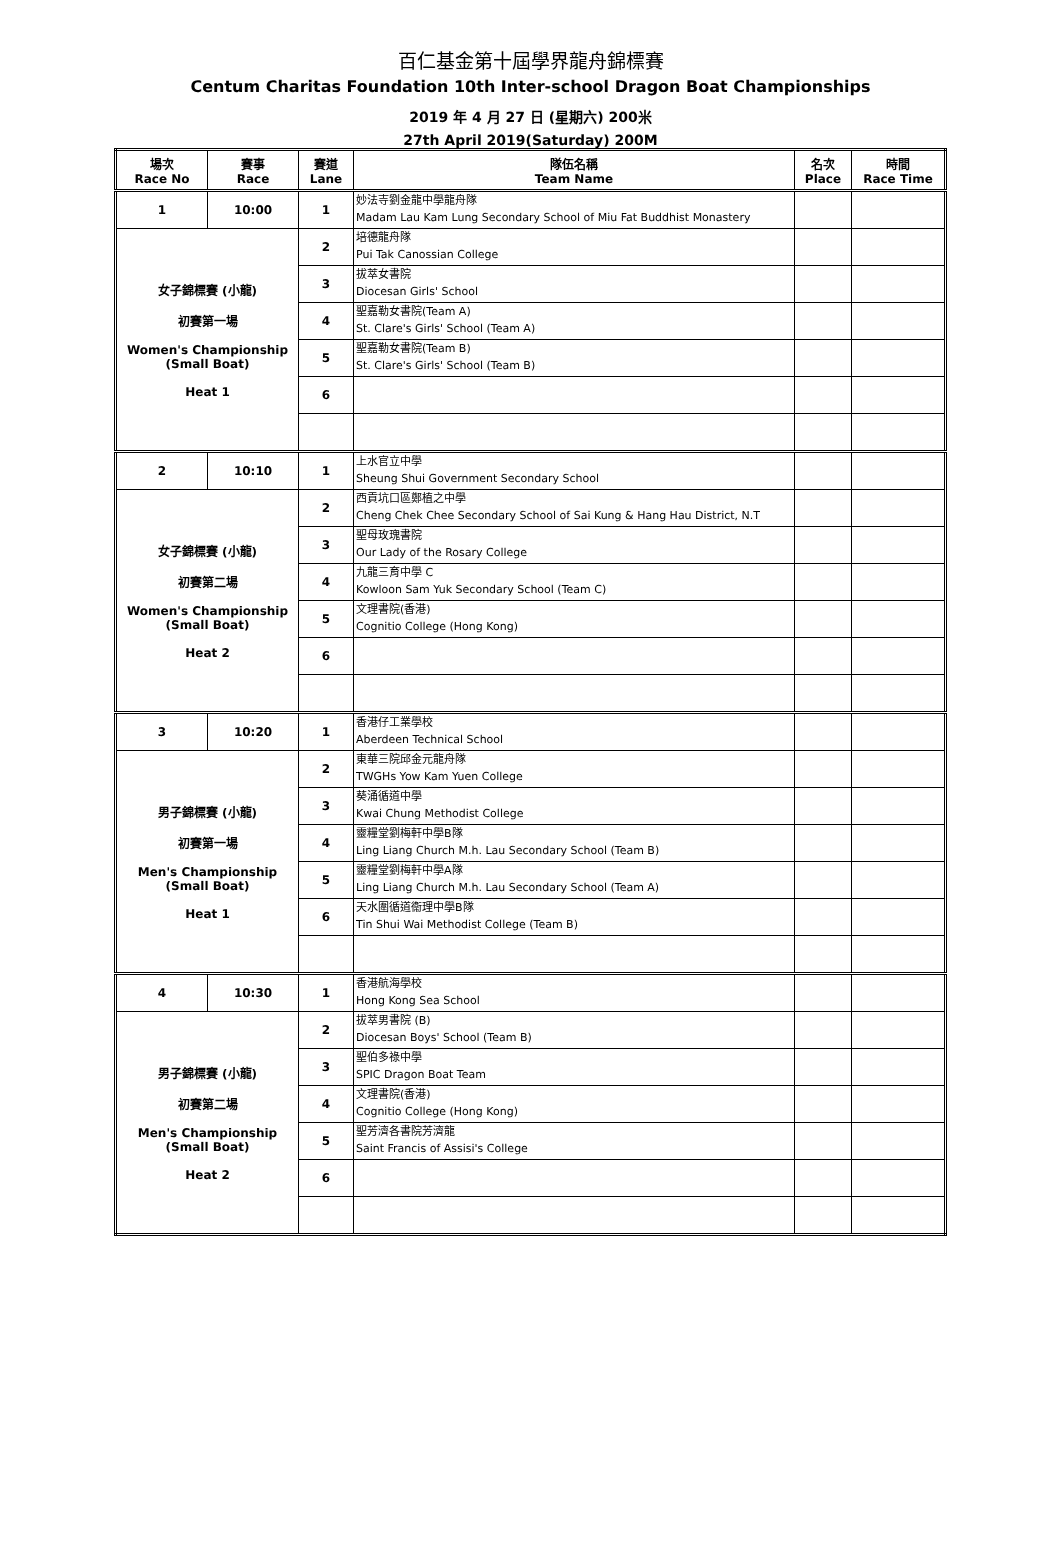百仁基金第十屆學界龍舟錦標賽
Centum Charitas Foundation 10th Inter-school Dragon Boat Championships
2019 年 4 月 27 日 (星期六) 200米
27th April 2019(Saturday) 200M
| 場次 Race No | 賽事 Race | 賽道 Lane | 隊伍名稱 Team Name | 名次 Place | 時間 Race Time |
| --- | --- | --- | --- | --- | --- |
| 1 | 10:00 | 1 | 妙法寺劉金龍中學龍舟隊 Madam Lau Kam Lung Secondary School of Miu Fat Buddhist Monastery | | |
| 女子錦標賽 (小龍) 初賽第一場 Women's Championship (Small Boat) Heat 1 | | 2 | 培德龍舟隊 Pui Tak Canossian College | | |
| | | 3 | 拔萃女書院 Diocesan Girls' School | | |
| | | 4 | 聖嘉勒女書院(Team A) St. Clare's Girls' School (Team A) | | |
| | | 5 | 聖嘉勒女書院(Team B) St. Clare's Girls' School (Team B) | | |
| | | 6 | | | |
| 2 | 10:10 | 1 | 上水官立中學 Sheung Shui Government Secondary School | | |
| 女子錦標賽 (小龍) 初賽第二場 Women's Championship (Small Boat) Heat 2 | | 2 | 西貢坑口區鄭植之中學 Cheng Chek Chee Secondary School of Sai Kung & Hang Hau District, N.T | | |
| | | 3 | 聖母玫瑰書院 Our Lady of the Rosary College | | |
| | | 4 | 九龍三育中學 C Kowloon Sam Yuk Secondary School (Team C) | | |
| | | 5 | 文理書院(香港) Cognitio College (Hong Kong) | | |
| | | 6 | | | |
| 3 | 10:20 | 1 | 香港仔工業學校 Aberdeen Technical School | | |
| 男子錦標賽 (小龍) 初賽第一場 Men's Championship (Small Boat) Heat 1 | | 2 | 東華三院邱金元龍舟隊 TWGHs Yow Kam Yuen College | | |
| | | 3 | 葵涌循道中學 Kwai Chung Methodist College | | |
| | | 4 | 靈糧堂劉梅軒中學B隊 Ling Liang Church M.h. Lau Secondary School (Team B) | | |
| | | 5 | 靈糧堂劉梅軒中學A隊 Ling Liang Church M.h. Lau Secondary School (Team A) | | |
| | | 6 | 天水圍循道衞理中學B隊 Tin Shui Wai Methodist College (Team B) | | |
| 4 | 10:30 | 1 | 香港航海學校 Hong Kong Sea School | | |
| 男子錦標賽 (小龍) 初賽第二場 Men's Championship (Small Boat) Heat 2 | | 2 | 拔萃男書院 (B) Diocesan Boys' School (Team B) | | |
| | | 3 | 聖伯多祿中學 SPIC Dragon Boat Team | | |
| | | 4 | 文理書院(香港) Cognitio College (Hong Kong) | | |
| | | 5 | 聖芳濟各書院芳濟龍 Saint Francis of Assisi's College | | |
| | | 6 | | | |